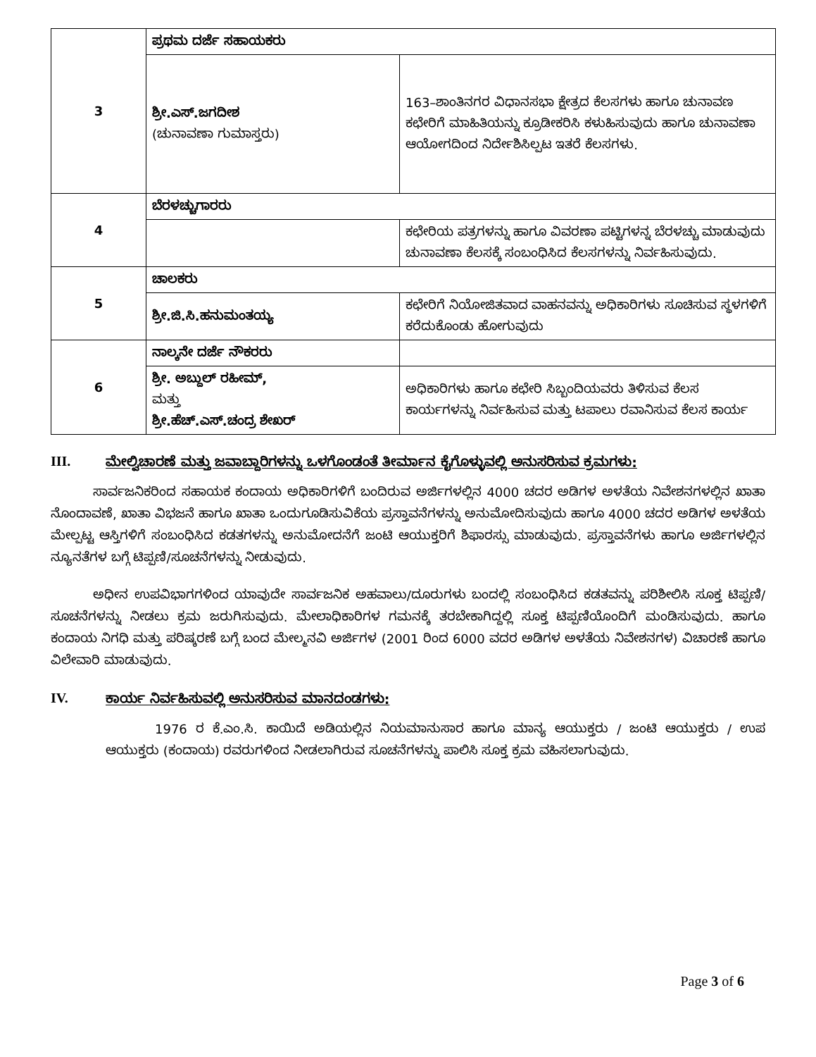| 3 | ಪ್ರಥಮ ದರ್ಜೆ ಸಹಾಯಕರು | |
| | ಶ್ರೀ.ಎಸ್.ಜಗದೀಶ (ಚುನಾವಣಾ ಗುಮಾಸ್ತರು) | 163–ಶಾಂತಿನಗರ ವಿಧಾನಸಭಾ ಕ್ಷೇತ್ರದ ಕೆಲಸಗಳು ಹಾಗೂ ಚುನಾವಣ ಕಛೇರಿಗೆ ಮಾಹಿತಿಯನ್ನು ಕ್ರೂಡೀಕರಿಸಿ ಕಳುಹಿಸುವುದು ಹಾಗೂ ಚುನಾವಣಾ ಆಯೋಗದಿಂದ ನಿರ್ದೇಶಿಸಿಲ್ಪಟ ಇತರೆ ಕೆಲಸಗಳು. |
| 4 | ಬೆರಳಚ್ಚುಗಾರರು | |
| | | ಕಛೇರಿಯ ಪತ್ರಗಳನ್ನು ಹಾಗೂ ವಿವರಣಾ ಪಟ್ಟಿಗಳನ್ನ ಬೆರಳಚ್ಚು ಮಾಡುವುದು ಚುನಾವಣಾ ಕೆಲಸಕ್ಕೆ ಸಂಬಂಧಿಸಿದ ಕೆಲಸಗಳನ್ನು ನಿರ್ವಹಿಸುವುದು. |
| 5 | ಚಾಲಕರು | |
| | ಶ್ರೀ.ಜಿ.ಸಿ.ಹನುಮಂತಯ್ಯ | ಕಛೇರಿಗೆ ನಿಯೋಜಿತವಾದ ವಾಹನವನ್ನು ಅಧಿಕಾರಿಗಳು ಸೂಚಿಸುವ ಸ್ಥಳಗಳಿಗೆ ಕರೆದುಕೊಂಡು ಹೋಗುವುದು |
| 6 | ನಾಲ್ಕನೇ ದರ್ಜೆ ನೌಕರರು | |
| | ಶ್ರೀ. ಅಬ್ದುಲ್ ರಹೀಮ್, ಮತ್ತು ಶ್ರೀ.ಹೆಚ್.ಎಸ್.ಚಂದ್ರ ಶೇಖರ್ | ಅಧಿಕಾರಿಗಳು ಹಾಗೂ ಕಛೇರಿ ಸಿಬ್ಬಂದಿಯವರು ತಿಳಿಸುವ ಕೆಲಸ ಕಾರ್ಯಗಳನ್ನು ನಿರ್ವಹಿಸುವ ಮತ್ತು ಟಪಾಲು ರವಾನಿಸುವ ಕೆಲಸ ಕಾರ್ಯ |
III. ಮೇಲ್ವಿಚಾರಣೆ ಮತ್ತು ಜವಾಬ್ದಾರಿಗಳನ್ನು ಒಳಗೊಂಡಂತೆ ತೀರ್ಮಾನ ಕೈಗೊಳ್ಳುವಲ್ಲಿ ಅನುಸರಿಸುವ ಕ್ರಮಗಳು:
ಸಾರ್ವಜನಿಕರಿಂದ ಸಹಾಯಕ ಕಂದಾಯ ಅಧಿಕಾರಿಗಳಿಗೆ ಬಂದಿರುವ ಅರ್ಜಿಗಳಲ್ಲಿನ 4000 ಚದರ ಅಡಿಗಳ ಅಳತೆಯ ನಿವೇಶನಗಳಲ್ಲಿನ ಖಾತಾ ನೊಂದಾವಣೆ, ಖಾತಾ ವಿಭಜನೆ ಹಾಗೂ ಖಾತಾ ಒಂದುಗೂಡಿಸುವಿಕೆಯ ಪ್ರಸ್ತಾವನೆಗಳನ್ನು ಅನುಮೋದಿಸುವುದು ಹಾಗೂ 4000 ಚದರ ಅಡಿಗಳ ಅಳತೆಯ ಮೇಲ್ಪಟ್ಟ ಆಸ್ತಿಗಳಿಗೆ ಸಂಬಂಧಿಸಿದ ಕಡತಗಳನ್ನು ಅನುಮೋದನೆಗೆ ಜಂಟಿ ಆಯುಕ್ತರಿಗೆ ಶಿಫಾರಸ್ಸು ಮಾಡುವುದು. ಪ್ರಸ್ತಾವನೆಗಳು ಹಾಗೂ ಅರ್ಜಿಗಳಲ್ಲಿನ ನ್ಯೂನತೆಗಳ ಬಗ್ಗೆ ಟಿಪ್ಪಣಿ/ಸೂಚನೆಗಳನ್ನು ನೀಡುವುದು.
ಅಧೀನ ಉಪವಿಭಾಗಗಳಿಂದ ಯಾವುದೇ ಸಾರ್ವಜನಿಕ ಅಹವಾಲು/ದೂರುಗಳು ಬಂದಲ್ಲಿ ಸಂಬಂಧಿಸಿದ ಕಡತವನ್ನು ಪರಿಶೀಲಿಸಿ ಸೂಕ್ತ ಟಿಪ್ಪಣಿ/ ಸೂಚನೆಗಳನ್ನು ನೀಡಲು ಕ್ರಮ ಜರುಗಿಸುವುದು. ಮೇಲಾಧಿಕಾರಿಗಳ ಗಮನಕ್ಕೆ ತರಬೇಕಾಗಿದ್ದಲ್ಲಿ ಸೂಕ್ತ ಟಿಪ್ಪಣಿಯೊಂದಿಗೆ ಮಂಡಿಸುವುದು. ಹಾಗೂ ಕಂದಾಯ ನಿಗಧಿ ಮತ್ತು ಪರಿಷ್ಕರಣೆ ಬಗ್ಗೆ ಬಂದ ಮೇಲ್ಮನವಿ ಅರ್ಜಿಗಳ (2001 ರಿಂದ 6000 ವದರ ಅಡಿಗಳ ಅಳತೆಯ ನಿವೇಶನಗಳ) ವಿಚಾರಣೆ ಹಾಗೂ ವಿಲೇವಾರಿ ಮಾಡುವುದು.
IV. ಕಾರ್ಯ ನಿರ್ವಹಿಸುವಲ್ಲಿ ಅನುಸರಿಸುವ ಮಾನದಂಡಗಳು:
1976 ರ ಕೆ.ಎಂ.ಸಿ. ಕಾಯಿದೆ ಅಡಿಯಲ್ಲಿನ ನಿಯಮಾನುಸಾರ ಹಾಗೂ ಮಾನ್ಯ ಆಯುಕ್ತರು / ಜಂಟಿ ಆಯುಕ್ತರು / ಉಪ ಆಯುಕ್ತರು (ಕಂದಾಯ) ರವರುಗಳಿಂದ ನೀಡಲಾಗಿರುವ ಸೂಚನೆಗಳನ್ನು ಪಾಲಿಸಿ ಸೂಕ್ತ ಕ್ರಮ ವಹಿಸಲಾಗುವುದು.
Page 3 of 6